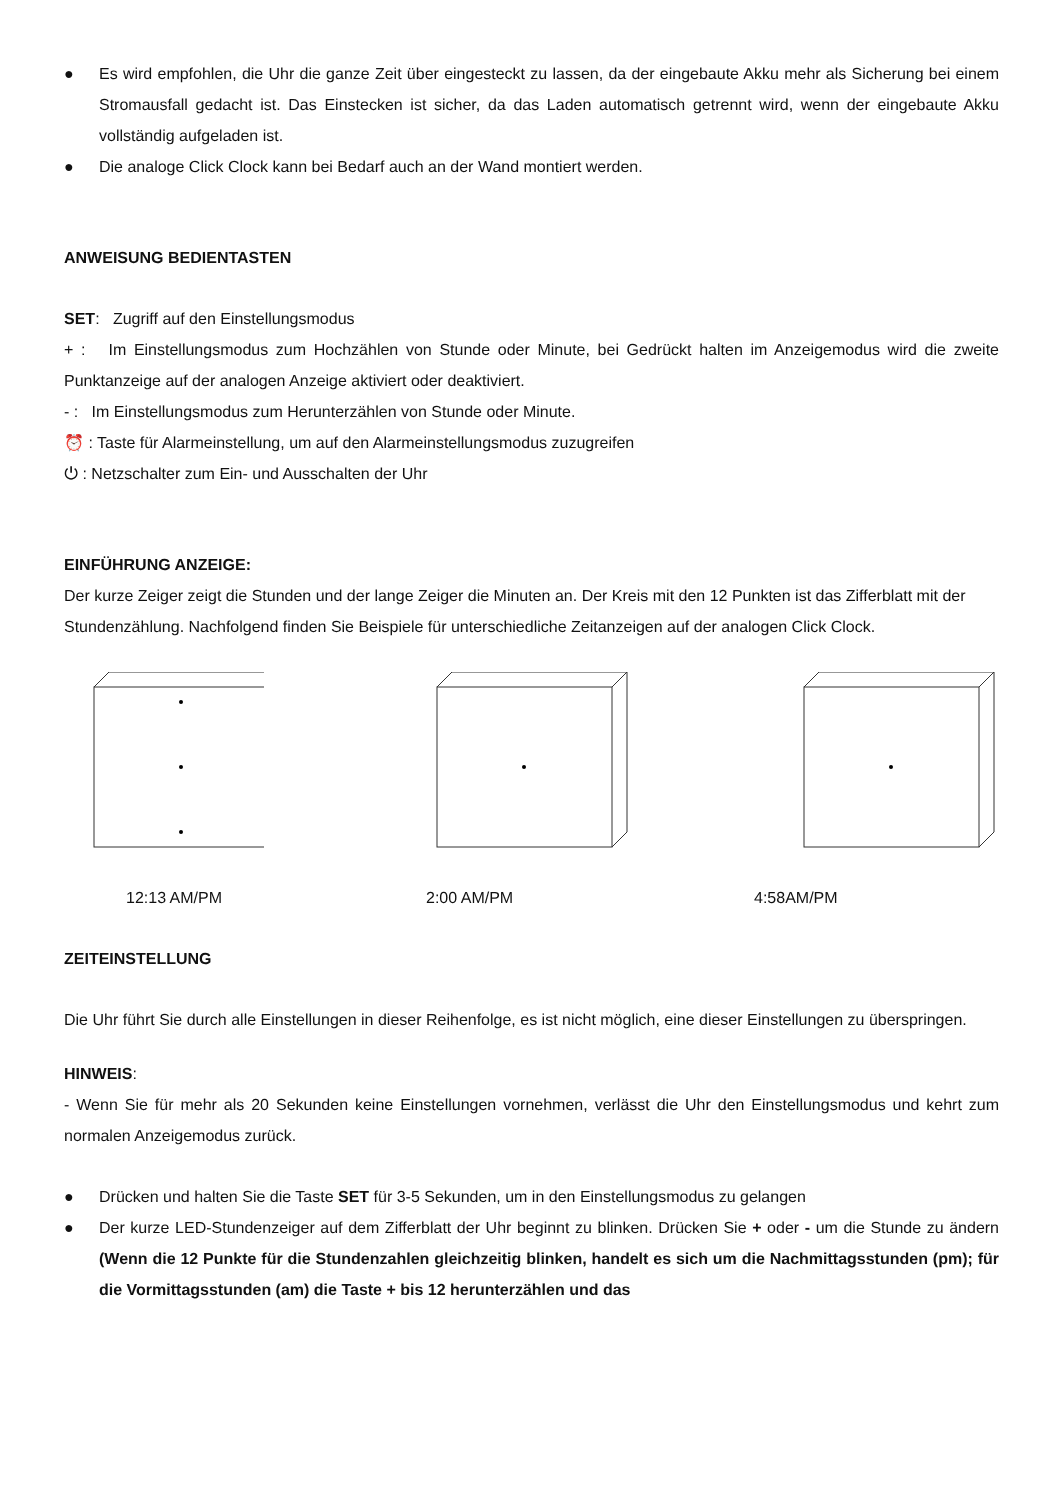● Es wird empfohlen, die Uhr die ganze Zeit über eingesteckt zu lassen, da der eingebaute Akku mehr als Sicherung bei einem Stromausfall gedacht ist. Das Einstecken ist sicher, da das Laden automatisch getrennt wird, wenn der eingebaute Akku vollständig aufgeladen ist.
● Die analoge Click Clock kann bei Bedarf auch an der Wand montiert werden.
ANWEISUNG BEDIENTASTEN
SET: Zugriff auf den Einstellungsmodus
+ : Im Einstellungsmodus zum Hochzählen von Stunde oder Minute, bei Gedrückt halten im Anzeigemodus wird die zweite Punktanzeige auf der analogen Anzeige aktiviert oder deaktiviert.
- : Im Einstellungsmodus zum Herunterzählen von Stunde oder Minute.
⏰ : Taste für Alarmeinstellung, um auf den Alarmeinstellungsmodus zuzugreifen
⏻ : Netzschalter zum Ein- und Ausschalten der Uhr
EINFÜHRUNG ANZEIGE:
Der kurze Zeiger zeigt die Stunden und der lange Zeiger die Minuten an. Der Kreis mit den 12 Punkten ist das Zifferblatt mit der Stundenzählung. Nachfolgend finden Sie Beispiele für unterschiedliche Zeitanzeigen auf der analogen Click Clock.
12:13 AM/PM 2:00 AM/PM 4:58AM/PM
ZEITEINSTELLUNG
Die Uhr führt Sie durch alle Einstellungen in dieser Reihenfolge, es ist nicht möglich, eine dieser Einstellungen zu überspringen.
HINWEIS:
- Wenn Sie für mehr als 20 Sekunden keine Einstellungen vornehmen, verlässt die Uhr den Einstellungsmodus und kehrt zum normalen Anzeigemodus zurück.
● Drücken und halten Sie die Taste SET für 3-5 Sekunden, um in den Einstellungsmodus zu gelangen
● Der kurze LED-Stundenzeiger auf dem Zifferblatt der Uhr beginnt zu blinken. Drücken Sie + oder - um die Stunde zu ändern (Wenn die 12 Punkte für die Stundenzahlen gleichzeitig blinken, handelt es sich um die Nachmittagsstunden (pm); für die Vormittagsstunden (am) die Taste + bis 12 herunterzählen und das